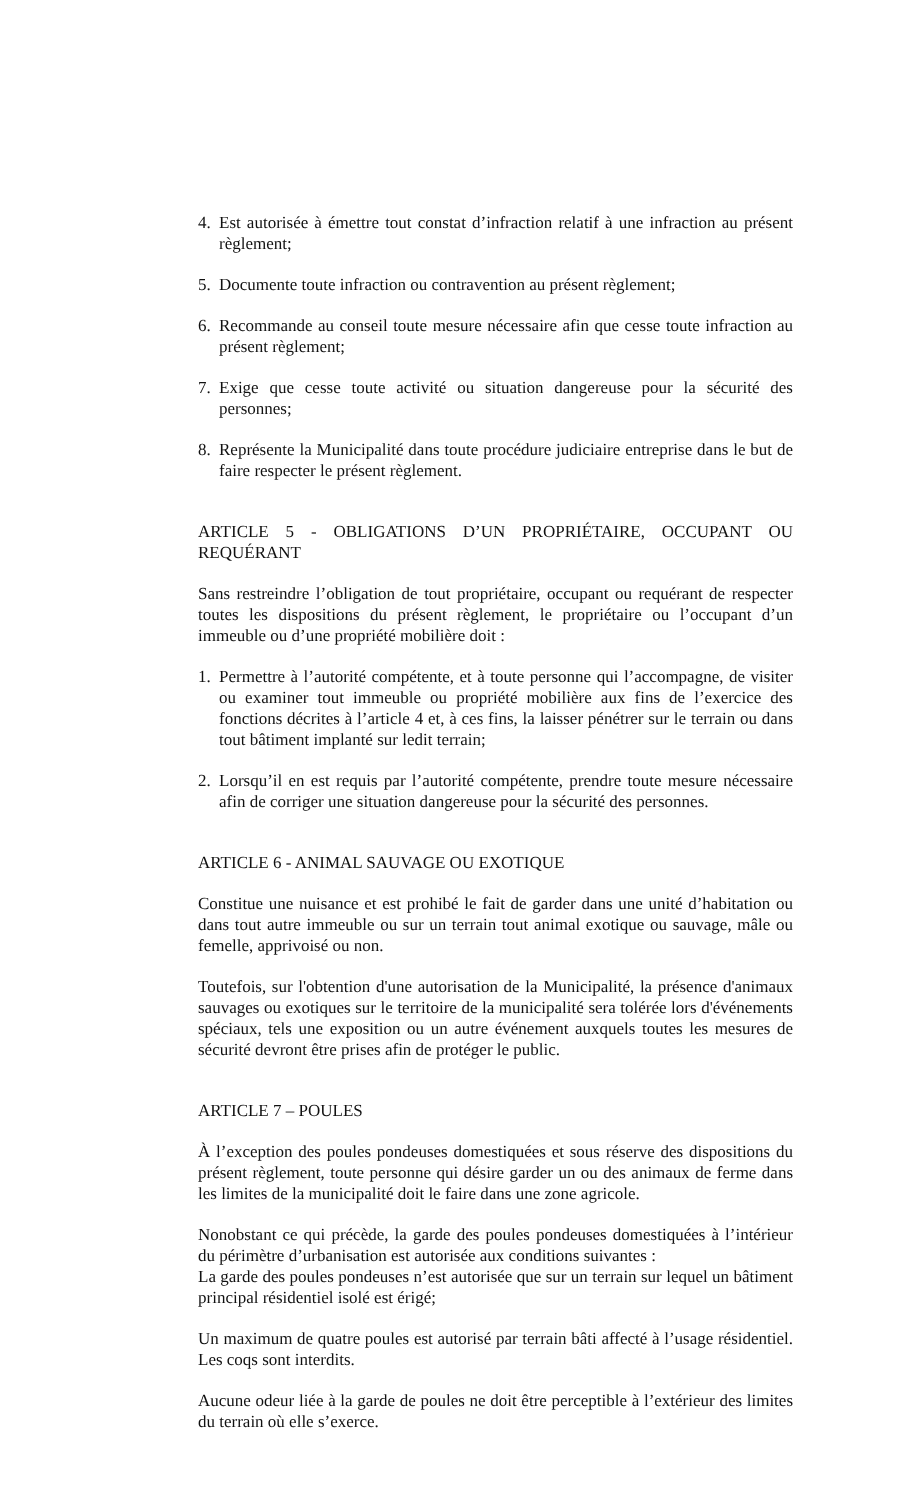4. Est autorisée à émettre tout constat d’infraction relatif à une infraction au présent règlement;
5. Documente toute infraction ou contravention au présent règlement;
6. Recommande au conseil toute mesure nécessaire afin que cesse toute infraction au présent règlement;
7. Exige que cesse toute activité ou situation dangereuse pour la sécurité des personnes;
8. Représente la Municipalité dans toute procédure judiciaire entreprise dans le but de faire respecter le présent règlement.
ARTICLE 5 - OBLIGATIONS D’UN PROPRIÉTAIRE, OCCUPANT OU REQUÉRANT
Sans restreindre l’obligation de tout propriétaire, occupant ou requérant de respecter toutes les dispositions du présent règlement, le propriétaire ou l’occupant d’un immeuble ou d’une propriété mobilière doit :
1. Permettre à l’autorité compétente, et à toute personne qui l’accompagne, de visiter ou examiner tout immeuble ou propriété mobilière aux fins de l’exercice des fonctions décrites à l’article 4 et, à ces fins, la laisser pénétrer sur le terrain ou dans tout bâtiment implanté sur ledit terrain;
2. Lorsqu’il en est requis par l’autorité compétente, prendre toute mesure nécessaire afin de corriger une situation dangereuse pour la sécurité des personnes.
ARTICLE 6 - ANIMAL SAUVAGE OU EXOTIQUE
Constitue une nuisance et est prohibé le fait de garder dans une unité d’habitation ou dans tout autre immeuble ou sur un terrain tout animal exotique ou sauvage, mâle ou femelle, apprivoisé ou non.
Toutefois, sur l'obtention d'une autorisation de la Municipalité, la présence d'animaux sauvages ou exotiques sur le territoire de la municipalité sera tolérée lors d'événements spéciaux, tels une exposition ou un autre événement auxquels toutes les mesures de sécurité devront être prises afin de protéger le public.
ARTICLE 7 – POULES
À l’exception des poules pondeuses domestiquées et sous réserve des dispositions du présent règlement, toute personne qui désire garder un ou des animaux de ferme dans les limites de la municipalité doit le faire dans une zone agricole.
Nonobstant ce qui précède, la garde des poules pondeuses domestiquées à l’intérieur du périmètre d’urbanisation est autorisée aux conditions suivantes :
La garde des poules pondeuses n’est autorisée que sur un terrain sur lequel un bâtiment principal résidentiel isolé est érigé;
Un maximum de quatre poules est autorisé par terrain bâti affecté à l’usage résidentiel. Les coqs sont interdits.
Aucune odeur liée à la garde de poules ne doit être perceptible à l’extérieur des limites du terrain où elle s’exerce.